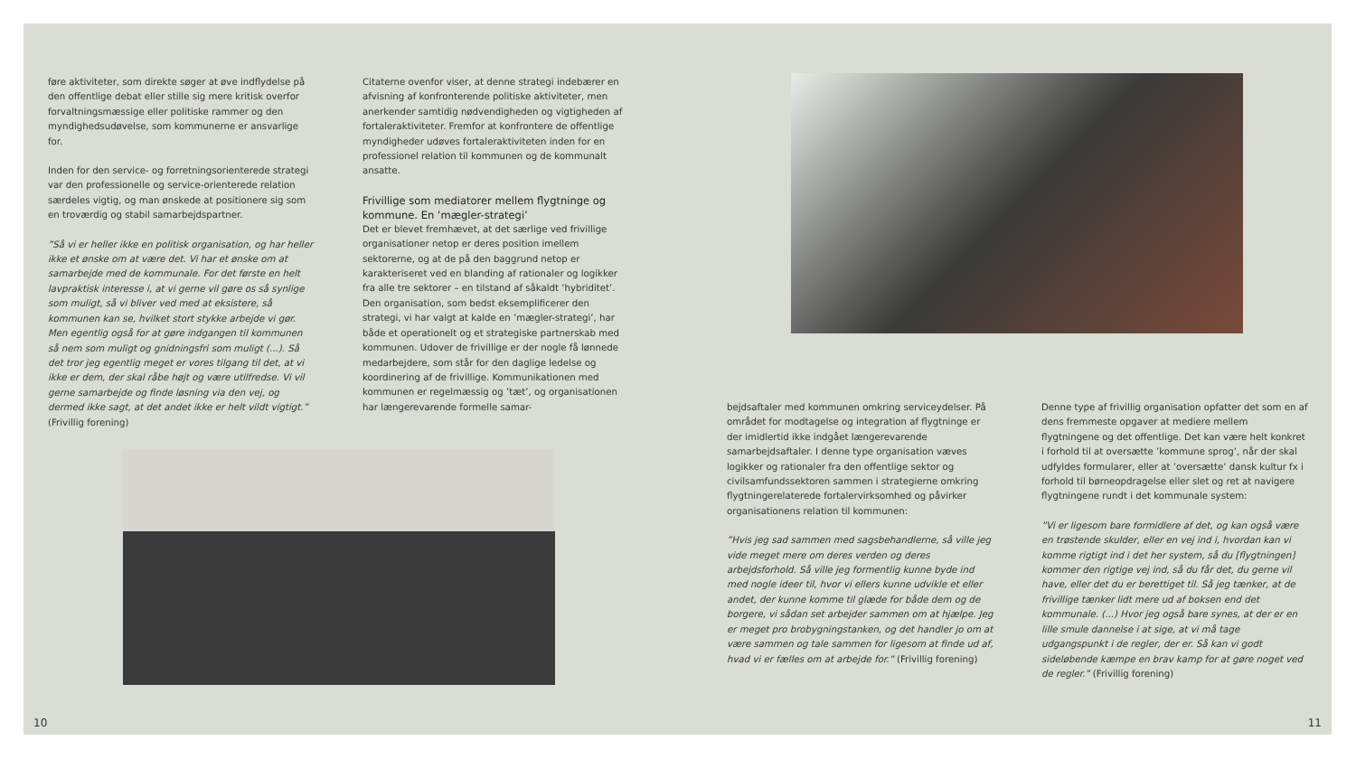føre aktiviteter, som direkte søger at øve indflydelse på den offentlige debat eller stille sig mere kritisk overfor forvaltningsmæssige eller politiske rammer og den myndighedsudøvelse, som kommunerne er ansvarlige for.
Inden for den service- og forretningsorienterede strategi var den professionelle og service-orienterede relation særdeles vigtig, og man ønskede at positionere sig som en troværdig og stabil samarbejdspartner.
”Så vi er heller ikke en politisk organisation, og har heller ikke et ønske om at være det. Vi har et ønske om at samarbejde med de kommunale. For det første en helt lavpraktisk interesse i, at vi gerne vil gøre os så synlige som muligt, så vi bliver ved med at eksistere, så kommunen kan se, hvilket stort stykke arbejde vi gør. Men egentlig også for at gøre indgangen til kommunen så nem som muligt og gnidningsfri som muligt (...). Så det tror jeg egentlig meget er vores tilgang til det, at vi ikke er dem, der skal råbe højt og være utilfredse. Vi vil gerne samarbejde og finde løsning via den vej, og dermed ikke sagt, at det andet ikke er helt vildt vigtigt.” (Frivillig forening)
Citaterne ovenfor viser, at denne strategi indebærer en afvisning af konfronterende politiske aktiviteter, men anerkender samtidig nødvendigheden og vigtigheden af fortaleraktiviteter. Fremfor at konfrontere de offentlige myndigheder udøves fortaleraktiviteten inden for en professionel relation til kommunen og de kommunalt ansatte.
Frivillige som mediatorer mellem flygtninge og kommune. En ’mægler-strategi’
Det er blevet fremhævet, at det særlige ved frivillige organisationer netop er deres position imellem sektorerne, og at de på den baggrund netop er karakteriseret ved en blanding af rationaler og logikker fra alle tre sektorer – en tilstand af såkaldt ’hybriditet’. Den organisation, som bedst eksemplificerer den strategi, vi har valgt at kalde en ’mægler-strategi’, har både et operationelt og et strategiske partnerskab med kommunen. Udover de frivillige er der nogle få lønnede medarbejdere, som står for den daglige ledelse og koordinering af de frivillige. Kommunikationen med kommunen er regelmæssig og ’tæt’, og organisationen har længerevarende formelle samar-
bejdsaftaler med kommunen omkring serviceydelser. På området for modtagelse og integration af flygtninge er der imidlertid ikke indgået længerevarende samarbejdsaftaler. I denne type organisation væves logikker og rationaler fra den offentlige sektor og civilsamfundssektoren sammen i strategierne omkring flygtningerelaterede fortalervirksomhed og påvirker organisationens relation til kommunen:
”Hvis jeg sad sammen med sagsbehandlerne, så ville jeg vide meget mere om deres verden og deres arbejdsforhold. Så ville jeg formentlig kunne byde ind med nogle ideer til, hvor vi ellers kunne udvikle et eller andet, der kunne komme til glæde for både dem og de borgere, vi sådan set arbejder sammen om at hjælpe. Jeg er meget pro brobygningstanken, og det handler jo om at være sammen og tale sammen for ligesom at finde ud af, hvad vi er fælles om at arbejde for.” (Frivillig forening)
Denne type af frivillig organisation opfatter det som en af dens fremmeste opgaver at mediere mellem flygtningene og det offentlige. Det kan være helt konkret i forhold til at oversætte ’kommune sprog’, når der skal udfyldes formularer, eller at ’oversætte’ dansk kultur fx i forhold til børneopdragelse eller slet og ret at navigere flygtningene rundt i det kommunale system:
”Vi er ligesom bare formidlere af det, og kan også være en trøstende skulder, eller en vej ind i, hvordan kan vi komme rigtigt ind i det her system, så du [flygtningen] kommer den rigtige vej ind, så du får det, du gerne vil have, eller det du er berettiget til. Så jeg tænker, at de frivillige tænker lidt mere ud af boksen end det kommunale. (...) Hvor jeg også bare synes, at der er en lille smule dannelse i at sige, at vi må tage udgangspunkt i de regler, der er. Så kan vi godt sideløbende kæmpe en brav kamp for at gøre noget ved de regler.” (Frivillig forening)
10 11